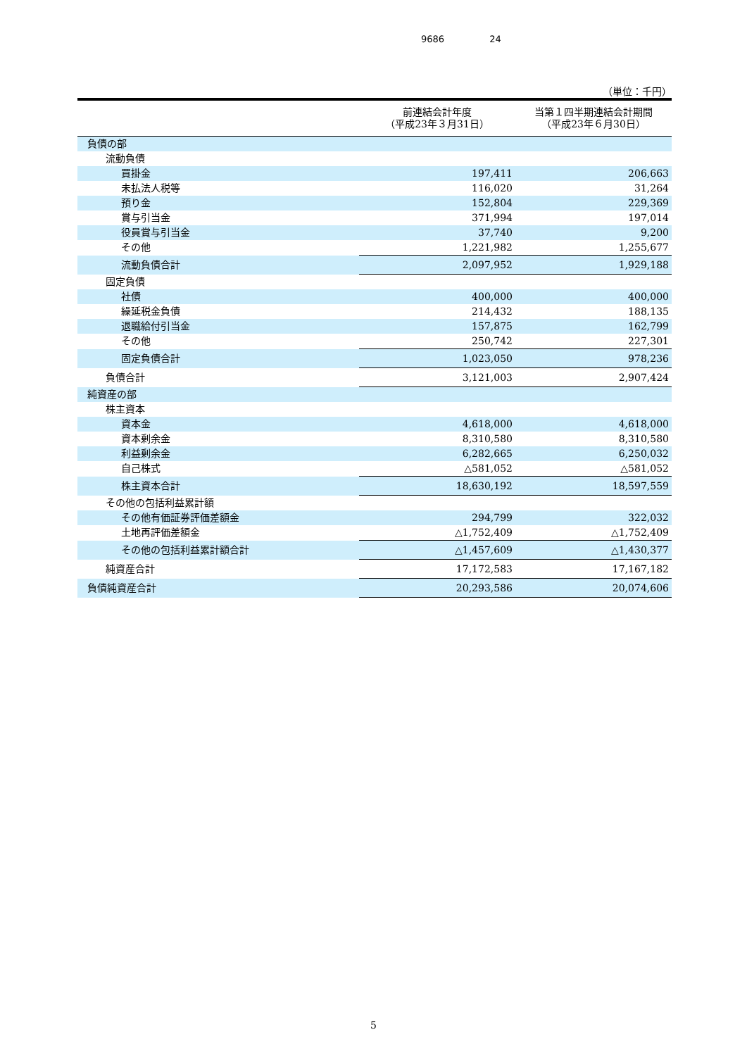9686 24
（単位：千円）
| | 前連結会計年度 （平成23年３月31日） | 当第１四半期連結会計期間 （平成23年６月30日） |
| --- | --- | --- |
| 負債の部 | | |
| 流動負債 | | |
| 買掛金 | 197,411 | 206,663 |
| 未払法人税等 | 116,020 | 31,264 |
| 預り金 | 152,804 | 229,369 |
| 賞与引当金 | 371,994 | 197,014 |
| 役員賞与引当金 | 37,740 | 9,200 |
| その他 | 1,221,982 | 1,255,677 |
| 流動負債合計 | 2,097,952 | 1,929,188 |
| 固定負債 | | |
| 社債 | 400,000 | 400,000 |
| 繰延税金負債 | 214,432 | 188,135 |
| 退職給付引当金 | 157,875 | 162,799 |
| その他 | 250,742 | 227,301 |
| 固定負債合計 | 1,023,050 | 978,236 |
| 負債合計 | 3,121,003 | 2,907,424 |
| 純資産の部 | | |
| 株主資本 | | |
| 資本金 | 4,618,000 | 4,618,000 |
| 資本剰余金 | 8,310,580 | 8,310,580 |
| 利益剰余金 | 6,282,665 | 6,250,032 |
| 自己株式 | △581,052 | △581,052 |
| 株主資本合計 | 18,630,192 | 18,597,559 |
| その他の包括利益累計額 | | |
| その他有価証券評価差額金 | 294,799 | 322,032 |
| 土地再評価差額金 | △1,752,409 | △1,752,409 |
| その他の包括利益累計額合計 | △1,457,609 | △1,430,377 |
| 純資産合計 | 17,172,583 | 17,167,182 |
| 負債純資産合計 | 20,293,586 | 20,074,606 |
5